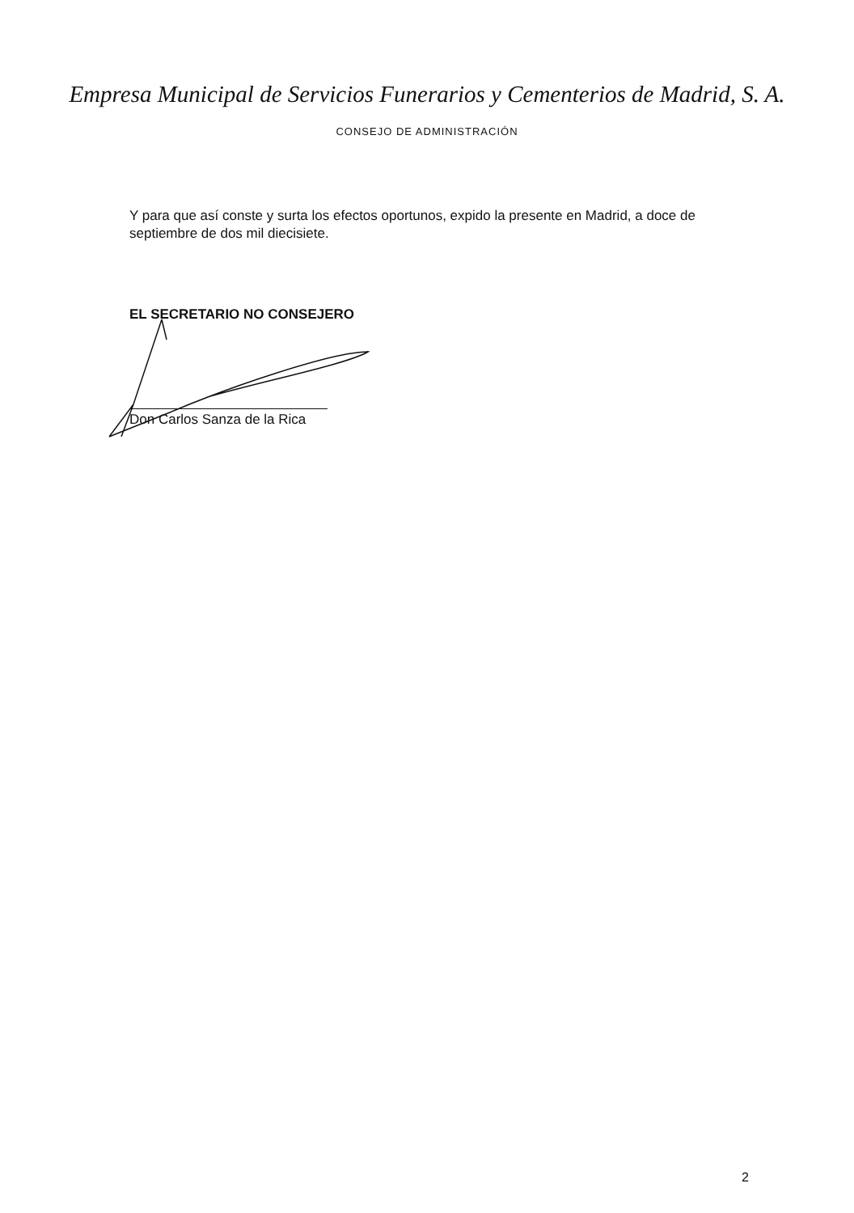Empresa Municipal de Servicios Funerarios y Cementerios de Madrid, S. A.
CONSEJO DE ADMINISTRACIÓN
Y para que así conste y surta los efectos oportunos, expido la presente en Madrid, a doce de septiembre de dos mil diecisiete.
EL SECRETARIO NO CONSEJERO
Don Carlos Sanza de la Rica
2